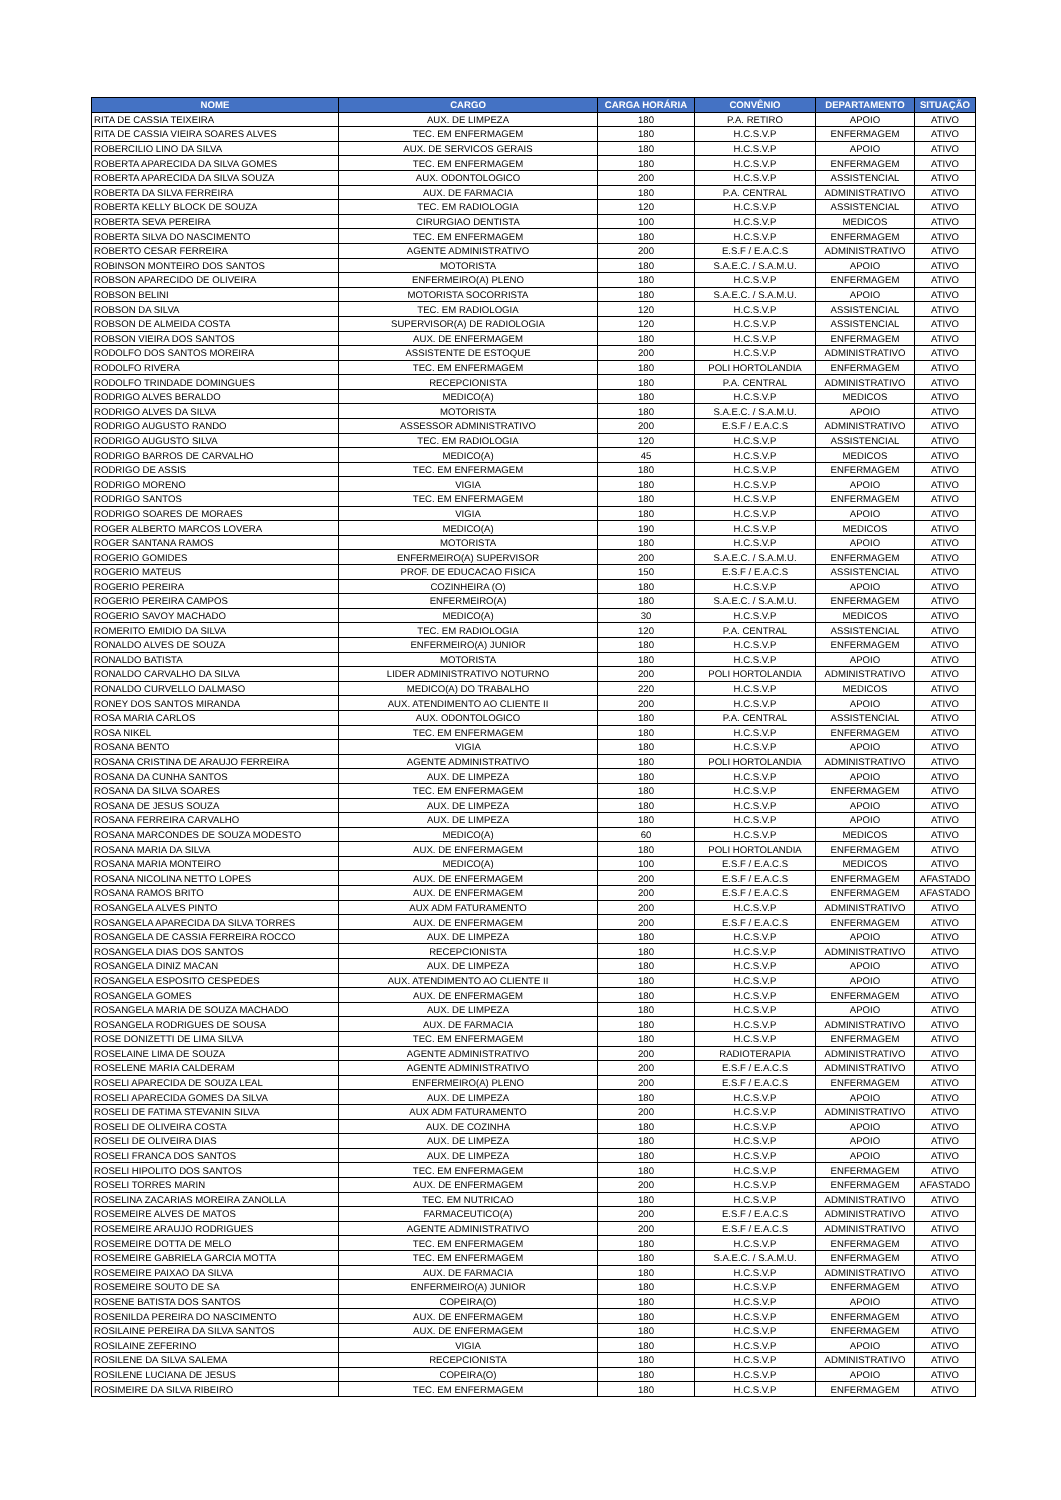| NOME | CARGO | CARGA HORÁRIA | CONVÊNIO | DEPARTAMENTO | SITUAÇÃO |
| --- | --- | --- | --- | --- | --- |
| RITA DE CASSIA TEIXEIRA | AUX. DE LIMPEZA | 180 | P.A. RETIRO | APOIO | ATIVO |
| RITA DE CASSIA VIEIRA SOARES ALVES | TEC. EM ENFERMAGEM | 180 | H.C.S.V.P | ENFERMAGEM | ATIVO |
| ROBERCILIO LINO DA SILVA | AUX. DE SERVICOS GERAIS | 180 | H.C.S.V.P | APOIO | ATIVO |
| ROBERTA APARECIDA DA SILVA GOMES | TEC. EM ENFERMAGEM | 180 | H.C.S.V.P | ENFERMAGEM | ATIVO |
| ROBERTA APARECIDA DA SILVA SOUZA | AUX. ODONTOLOGICO | 200 | H.C.S.V.P | ASSISTENCIAL | ATIVO |
| ROBERTA DA SILVA FERREIRA | AUX. DE FARMACIA | 180 | P.A. CENTRAL | ADMINISTRATIVO | ATIVO |
| ROBERTA KELLY BLOCK DE SOUZA | TEC. EM RADIOLOGIA | 120 | H.C.S.V.P | ASSISTENCIAL | ATIVO |
| ROBERTA SEVA PEREIRA | CIRURGIAO DENTISTA | 100 | H.C.S.V.P | MEDICOS | ATIVO |
| ROBERTA SILVA DO NASCIMENTO | TEC. EM ENFERMAGEM | 180 | H.C.S.V.P | ENFERMAGEM | ATIVO |
| ROBERTO CESAR FERREIRA | AGENTE ADMINISTRATIVO | 200 | E.S.F / E.A.C.S | ADMINISTRATIVO | ATIVO |
| ROBINSON MONTEIRO DOS SANTOS | MOTORISTA | 180 | S.A.E.C. / S.A.M.U. | APOIO | ATIVO |
| ROBSON APARECIDO DE OLIVEIRA | ENFERMEIRO(A) PLENO | 180 | H.C.S.V.P | ENFERMAGEM | ATIVO |
| ROBSON BELINI | MOTORISTA SOCORRISTA | 180 | S.A.E.C. / S.A.M.U. | APOIO | ATIVO |
| ROBSON DA SILVA | TEC. EM RADIOLOGIA | 120 | H.C.S.V.P | ASSISTENCIAL | ATIVO |
| ROBSON DE ALMEIDA COSTA | SUPERVISOR(A) DE RADIOLOGIA | 120 | H.C.S.V.P | ASSISTENCIAL | ATIVO |
| ROBSON VIEIRA DOS SANTOS | AUX. DE ENFERMAGEM | 180 | H.C.S.V.P | ENFERMAGEM | ATIVO |
| RODOLFO DOS SANTOS MOREIRA | ASSISTENTE DE ESTOQUE | 200 | H.C.S.V.P | ADMINISTRATIVO | ATIVO |
| RODOLFO RIVERA | TEC. EM ENFERMAGEM | 180 | POLI HORTOLANDIA | ENFERMAGEM | ATIVO |
| RODOLFO TRINDADE DOMINGUES | RECEPCIONISTA | 180 | P.A. CENTRAL | ADMINISTRATIVO | ATIVO |
| RODRIGO ALVES BERALDO | MEDICO(A) | 180 | H.C.S.V.P | MEDICOS | ATIVO |
| RODRIGO ALVES DA SILVA | MOTORISTA | 180 | S.A.E.C. / S.A.M.U. | APOIO | ATIVO |
| RODRIGO AUGUSTO RANDO | ASSESSOR ADMINISTRATIVO | 200 | E.S.F / E.A.C.S | ADMINISTRATIVO | ATIVO |
| RODRIGO AUGUSTO SILVA | TEC. EM RADIOLOGIA | 120 | H.C.S.V.P | ASSISTENCIAL | ATIVO |
| RODRIGO BARROS DE CARVALHO | MEDICO(A) | 45 | H.C.S.V.P | MEDICOS | ATIVO |
| RODRIGO DE ASSIS | TEC. EM ENFERMAGEM | 180 | H.C.S.V.P | ENFERMAGEM | ATIVO |
| RODRIGO MORENO | VIGIA | 180 | H.C.S.V.P | APOIO | ATIVO |
| RODRIGO SANTOS | TEC. EM ENFERMAGEM | 180 | H.C.S.V.P | ENFERMAGEM | ATIVO |
| RODRIGO SOARES DE MORAES | VIGIA | 180 | H.C.S.V.P | APOIO | ATIVO |
| ROGER ALBERTO MARCOS LOVERA | MEDICO(A) | 190 | H.C.S.V.P | MEDICOS | ATIVO |
| ROGER SANTANA RAMOS | MOTORISTA | 180 | H.C.S.V.P | APOIO | ATIVO |
| ROGERIO GOMIDES | ENFERMEIRO(A) SUPERVISOR | 200 | S.A.E.C. / S.A.M.U. | ENFERMAGEM | ATIVO |
| ROGERIO MATEUS | PROF. DE EDUCACAO FISICA | 150 | E.S.F / E.A.C.S | ASSISTENCIAL | ATIVO |
| ROGERIO PEREIRA | COZINHEIRA (O) | 180 | H.C.S.V.P | APOIO | ATIVO |
| ROGERIO PEREIRA CAMPOS | ENFERMEIRO(A) | 180 | S.A.E.C. / S.A.M.U. | ENFERMAGEM | ATIVO |
| ROGERIO SAVOY MACHADO | MEDICO(A) | 30 | H.C.S.V.P | MEDICOS | ATIVO |
| ROMERITO EMIDIO DA SILVA | TEC. EM RADIOLOGIA | 120 | P.A. CENTRAL | ASSISTENCIAL | ATIVO |
| RONALDO ALVES DE SOUZA | ENFERMEIRO(A) JUNIOR | 180 | H.C.S.V.P | ENFERMAGEM | ATIVO |
| RONALDO BATISTA | MOTORISTA | 180 | H.C.S.V.P | APOIO | ATIVO |
| RONALDO CARVALHO DA SILVA | LIDER ADMINISTRATIVO NOTURNO | 200 | POLI HORTOLANDIA | ADMINISTRATIVO | ATIVO |
| RONALDO CURVELLO DALMASO | MEDICO(A) DO TRABALHO | 220 | H.C.S.V.P | MEDICOS | ATIVO |
| RONEY DOS SANTOS MIRANDA | AUX. ATENDIMENTO AO CLIENTE II | 200 | H.C.S.V.P | APOIO | ATIVO |
| ROSA MARIA CARLOS | AUX. ODONTOLOGICO | 180 | P.A. CENTRAL | ASSISTENCIAL | ATIVO |
| ROSA NIKEL | TEC. EM ENFERMAGEM | 180 | H.C.S.V.P | ENFERMAGEM | ATIVO |
| ROSANA BENTO | VIGIA | 180 | H.C.S.V.P | APOIO | ATIVO |
| ROSANA CRISTINA DE ARAUJO FERREIRA | AGENTE ADMINISTRATIVO | 180 | POLI HORTOLANDIA | ADMINISTRATIVO | ATIVO |
| ROSANA DA CUNHA SANTOS | AUX. DE LIMPEZA | 180 | H.C.S.V.P | APOIO | ATIVO |
| ROSANA DA SILVA SOARES | TEC. EM ENFERMAGEM | 180 | H.C.S.V.P | ENFERMAGEM | ATIVO |
| ROSANA DE JESUS SOUZA | AUX. DE LIMPEZA | 180 | H.C.S.V.P | APOIO | ATIVO |
| ROSANA FERREIRA CARVALHO | AUX. DE LIMPEZA | 180 | H.C.S.V.P | APOIO | ATIVO |
| ROSANA MARCONDES DE SOUZA MODESTO | MEDICO(A) | 60 | H.C.S.V.P | MEDICOS | ATIVO |
| ROSANA MARIA DA SILVA | AUX. DE ENFERMAGEM | 180 | POLI HORTOLANDIA | ENFERMAGEM | ATIVO |
| ROSANA MARIA MONTEIRO | MEDICO(A) | 100 | E.S.F / E.A.C.S | MEDICOS | ATIVO |
| ROSANA NICOLINA NETTO LOPES | AUX. DE ENFERMAGEM | 200 | E.S.F / E.A.C.S | ENFERMAGEM | AFASTADO |
| ROSANA RAMOS BRITO | AUX. DE ENFERMAGEM | 200 | E.S.F / E.A.C.S | ENFERMAGEM | AFASTADO |
| ROSANGELA ALVES PINTO | AUX ADM FATURAMENTO | 200 | H.C.S.V.P | ADMINISTRATIVO | ATIVO |
| ROSANGELA APARECIDA DA SILVA TORRES | AUX. DE ENFERMAGEM | 200 | E.S.F / E.A.C.S | ENFERMAGEM | ATIVO |
| ROSANGELA DE CASSIA FERREIRA ROCCO | AUX. DE LIMPEZA | 180 | H.C.S.V.P | APOIO | ATIVO |
| ROSANGELA DIAS DOS SANTOS | RECEPCIONISTA | 180 | H.C.S.V.P | ADMINISTRATIVO | ATIVO |
| ROSANGELA DINIZ MACAN | AUX. DE LIMPEZA | 180 | H.C.S.V.P | APOIO | ATIVO |
| ROSANGELA ESPOSITO CESPEDES | AUX. ATENDIMENTO AO CLIENTE II | 180 | H.C.S.V.P | APOIO | ATIVO |
| ROSANGELA GOMES | AUX. DE ENFERMAGEM | 180 | H.C.S.V.P | ENFERMAGEM | ATIVO |
| ROSANGELA MARIA DE SOUZA MACHADO | AUX. DE LIMPEZA | 180 | H.C.S.V.P | APOIO | ATIVO |
| ROSANGELA RODRIGUES DE SOUSA | AUX. DE FARMACIA | 180 | H.C.S.V.P | ADMINISTRATIVO | ATIVO |
| ROSE DONIZETTI DE LIMA SILVA | TEC. EM ENFERMAGEM | 180 | H.C.S.V.P | ENFERMAGEM | ATIVO |
| ROSELAINE LIMA DE SOUZA | AGENTE ADMINISTRATIVO | 200 | RADIOTERAPIA | ADMINISTRATIVO | ATIVO |
| ROSELENE MARIA CALDERAM | AGENTE ADMINISTRATIVO | 200 | E.S.F / E.A.C.S | ADMINISTRATIVO | ATIVO |
| ROSELI APARECIDA DE SOUZA LEAL | ENFERMEIRO(A) PLENO | 200 | E.S.F / E.A.C.S | ENFERMAGEM | ATIVO |
| ROSELI APARECIDA GOMES DA SILVA | AUX. DE LIMPEZA | 180 | H.C.S.V.P | APOIO | ATIVO |
| ROSELI DE FATIMA STEVANIN SILVA | AUX ADM FATURAMENTO | 200 | H.C.S.V.P | ADMINISTRATIVO | ATIVO |
| ROSELI DE OLIVEIRA COSTA | AUX. DE COZINHA | 180 | H.C.S.V.P | APOIO | ATIVO |
| ROSELI DE OLIVEIRA DIAS | AUX. DE LIMPEZA | 180 | H.C.S.V.P | APOIO | ATIVO |
| ROSELI FRANCA DOS SANTOS | AUX. DE LIMPEZA | 180 | H.C.S.V.P | APOIO | ATIVO |
| ROSELI HIPOLITO DOS SANTOS | TEC. EM ENFERMAGEM | 180 | H.C.S.V.P | ENFERMAGEM | ATIVO |
| ROSELI TORRES MARIN | AUX. DE ENFERMAGEM | 200 | H.C.S.V.P | ENFERMAGEM | AFASTADO |
| ROSELINA ZACARIAS MOREIRA ZANOLLA | TEC. EM NUTRICAO | 180 | H.C.S.V.P | ADMINISTRATIVO | ATIVO |
| ROSEMEIRE ALVES DE MATOS | FARMACEUTICO(A) | 200 | E.S.F / E.A.C.S | ADMINISTRATIVO | ATIVO |
| ROSEMEIRE ARAUJO RODRIGUES | AGENTE ADMINISTRATIVO | 200 | E.S.F / E.A.C.S | ADMINISTRATIVO | ATIVO |
| ROSEMEIRE DOTTA DE MELO | TEC. EM ENFERMAGEM | 180 | H.C.S.V.P | ENFERMAGEM | ATIVO |
| ROSEMEIRE GABRIELA GARCIA MOTTA | TEC. EM ENFERMAGEM | 180 | S.A.E.C. / S.A.M.U. | ENFERMAGEM | ATIVO |
| ROSEMEIRE PAIXAO DA SILVA | AUX. DE FARMACIA | 180 | H.C.S.V.P | ADMINISTRATIVO | ATIVO |
| ROSEMEIRE SOUTO DE SA | ENFERMEIRO(A) JUNIOR | 180 | H.C.S.V.P | ENFERMAGEM | ATIVO |
| ROSENE BATISTA DOS SANTOS | COPEIRA(O) | 180 | H.C.S.V.P | APOIO | ATIVO |
| ROSENILDA PEREIRA DO NASCIMENTO | AUX. DE ENFERMAGEM | 180 | H.C.S.V.P | ENFERMAGEM | ATIVO |
| ROSILAINE PEREIRA DA SILVA SANTOS | AUX. DE ENFERMAGEM | 180 | H.C.S.V.P | ENFERMAGEM | ATIVO |
| ROSILAINE ZEFERINO | VIGIA | 180 | H.C.S.V.P | APOIO | ATIVO |
| ROSILENE DA SILVA SALEMA | RECEPCIONISTA | 180 | H.C.S.V.P | ADMINISTRATIVO | ATIVO |
| ROSILENE LUCIANA DE JESUS | COPEIRA(O) | 180 | H.C.S.V.P | APOIO | ATIVO |
| ROSIMEIRE DA SILVA RIBEIRO | TEC. EM ENFERMAGEM | 180 | H.C.S.V.P | ENFERMAGEM | ATIVO |